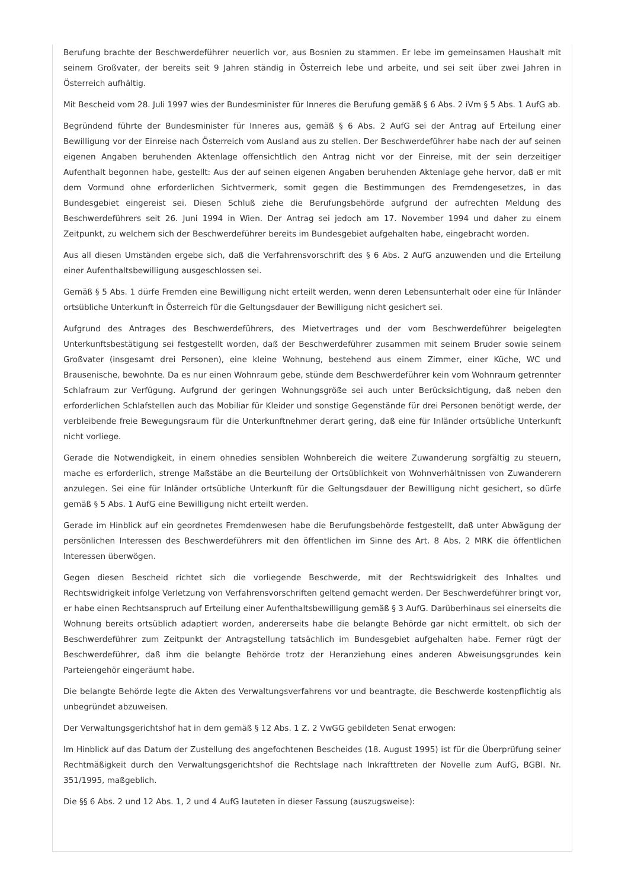Berufung brachte der Beschwerdeführer neuerlich vor, aus Bosnien zu stammen. Er lebe im gemeinsamen Haushalt mit seinem Großvater, der bereits seit 9 Jahren ständig in Österreich lebe und arbeite, und sei seit über zwei Jahren in Österreich aufhältig.
Mit Bescheid vom 28. Juli 1997 wies der Bundesminister für Inneres die Berufung gemäß § 6 Abs. 2 iVm § 5 Abs. 1 AufG ab.
Begründend führte der Bundesminister für Inneres aus, gemäß § 6 Abs. 2 AufG sei der Antrag auf Erteilung einer Bewilligung vor der Einreise nach Österreich vom Ausland aus zu stellen. Der Beschwerdeführer habe nach der auf seinen eigenen Angaben beruhenden Aktenlage offensichtlich den Antrag nicht vor der Einreise, mit der sein derzeitiger Aufenthalt begonnen habe, gestellt: Aus der auf seinen eigenen Angaben beruhenden Aktenlage gehe hervor, daß er mit dem Vormund ohne erforderlichen Sichtvermerk, somit gegen die Bestimmungen des Fremdengesetzes, in das Bundesgebiet eingereist sei. Diesen Schluß ziehe die Berufungsbehörde aufgrund der aufrechten Meldung des Beschwerdeführers seit 26. Juni 1994 in Wien. Der Antrag sei jedoch am 17. November 1994 und daher zu einem Zeitpunkt, zu welchem sich der Beschwerdeführer bereits im Bundesgebiet aufgehalten habe, eingebracht worden.
Aus all diesen Umständen ergebe sich, daß die Verfahrensvorschrift des § 6 Abs. 2 AufG anzuwenden und die Erteilung einer Aufenthaltsbewilligung ausgeschlossen sei.
Gemäß § 5 Abs. 1 dürfe Fremden eine Bewilligung nicht erteilt werden, wenn deren Lebensunterhalt oder eine für Inländer ortsübliche Unterkunft in Österreich für die Geltungsdauer der Bewilligung nicht gesichert sei.
Aufgrund des Antrages des Beschwerdeführers, des Mietvertrages und der vom Beschwerdeführer beigelegten Unterkunftsbestätigung sei festgestellt worden, daß der Beschwerdeführer zusammen mit seinem Bruder sowie seinem Großvater (insgesamt drei Personen), eine kleine Wohnung, bestehend aus einem Zimmer, einer Küche, WC und Brausenische, bewohnte. Da es nur einen Wohnraum gebe, stünde dem Beschwerdeführer kein vom Wohnraum getrennter Schlafraum zur Verfügung. Aufgrund der geringen Wohnungsgröße sei auch unter Berücksichtigung, daß neben den erforderlichen Schlafstellen auch das Mobiliar für Kleider und sonstige Gegenstände für drei Personen benötigt werde, der verbleibende freie Bewegungsraum für die Unterkunftnehmer derart gering, daß eine für Inländer ortsübliche Unterkunft nicht vorliege.
Gerade die Notwendigkeit, in einem ohnedies sensiblen Wohnbereich die weitere Zuwanderung sorgfältig zu steuern, mache es erforderlich, strenge Maßstäbe an die Beurteilung der Ortsüblichkeit von Wohnverhältnissen von Zuwanderern anzulegen. Sei eine für Inländer ortsübliche Unterkunft für die Geltungsdauer der Bewilligung nicht gesichert, so dürfe gemäß § 5 Abs. 1 AufG eine Bewilligung nicht erteilt werden.
Gerade im Hinblick auf ein geordnetes Fremdenwesen habe die Berufungsbehörde festgestellt, daß unter Abwägung der persönlichen Interessen des Beschwerdeführers mit den öffentlichen im Sinne des Art. 8 Abs. 2 MRK die öffentlichen Interessen überwögen.
Gegen diesen Bescheid richtet sich die vorliegende Beschwerde, mit der Rechtswidrigkeit des Inhaltes und Rechtswidrigkeit infolge Verletzung von Verfahrensvorschriften geltend gemacht werden. Der Beschwerdeführer bringt vor, er habe einen Rechtsanspruch auf Erteilung einer Aufenthaltsbewilligung gemäß § 3 AufG. Darüberhinaus sei einerseits die Wohnung bereits ortsüblich adaptiert worden, andererseits habe die belangte Behörde gar nicht ermittelt, ob sich der Beschwerdeführer zum Zeitpunkt der Antragstellung tatsächlich im Bundesgebiet aufgehalten habe. Ferner rügt der Beschwerdeführer, daß ihm die belangte Behörde trotz der Heranziehung eines anderen Abweisungsgrundes kein Parteiengehör eingeräumt habe.
Die belangte Behörde legte die Akten des Verwaltungsverfahrens vor und beantragte, die Beschwerde kostenpflichtig als unbegründet abzuweisen.
Der Verwaltungsgerichtshof hat in dem gemäß § 12 Abs. 1 Z. 2 VwGG gebildeten Senat erwogen:
Im Hinblick auf das Datum der Zustellung des angefochtenen Bescheides (18. August 1995) ist für die Überprüfung seiner Rechtmäßigkeit durch den Verwaltungsgerichtshof die Rechtslage nach Inkrafttreten der Novelle zum AufG, BGBl. Nr. 351/1995, maßgeblich.
Die §§ 6 Abs. 2 und 12 Abs. 1, 2 und 4 AufG lauteten in dieser Fassung (auszugsweise):